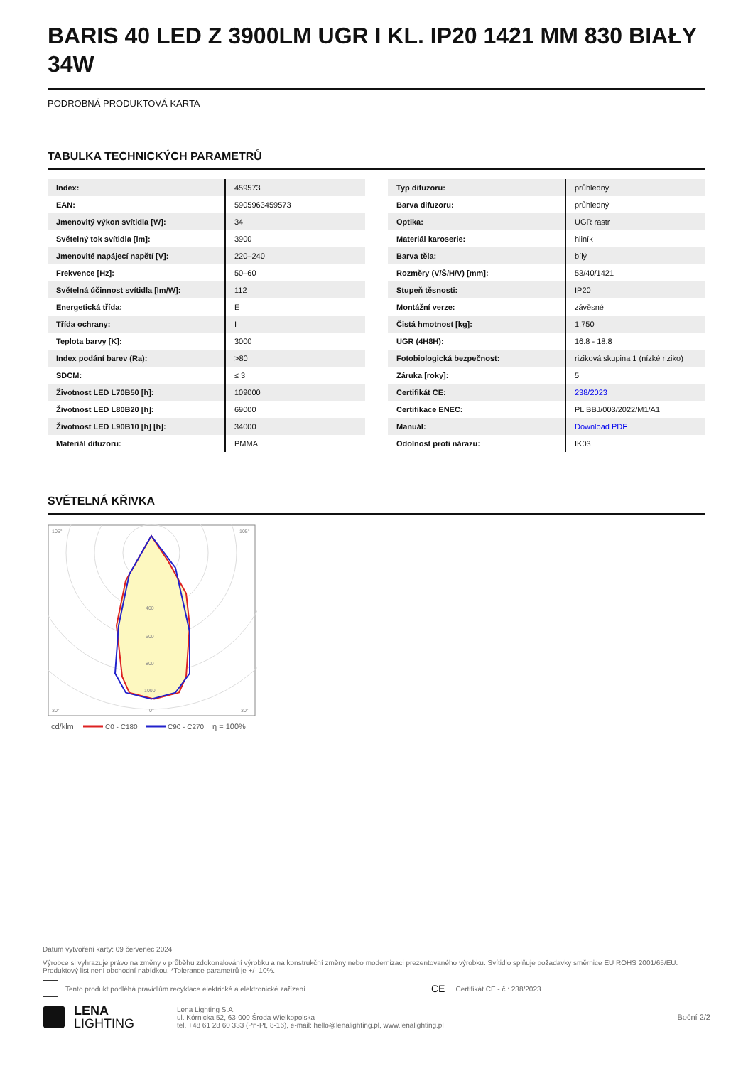BARIS 40 LED Z 3900LM UGR I KL. IP20 1421 MM 830 BIAŁY 34W
PODROBNÁ PRODUKTOVÁ KARTA
TABULKA TECHNICKÝCH PARAMETRŮ
| Index: | 459573 |
| EAN: | 5905963459573 |
| Jmenovitý výkon svítidla [W]: | 34 |
| Světelný tok svítidla [lm]: | 3900 |
| Jmenovité napájecí napětí [V]: | 220–240 |
| Frekvence [Hz]: | 50–60 |
| Světelná účinnost svítidla [lm/W]: | 112 |
| Energetická třída: | E |
| Třída ochrany: | I |
| Teplota barvy [K]: | 3000 |
| Index podání barev (Ra): | >80 |
| SDCM: | ≤ 3 |
| Životnost LED L70B50 [h]: | 109000 |
| Životnost LED L80B20 [h]: | 69000 |
| Životnost LED L90B10 [h] [h]: | 34000 |
| Materiál difuzoru: | PMMA |
| Typ difuzoru: | průhledný |
| Barva difuzoru: | průhledný |
| Optika: | UGR rastr |
| Materiál karoserie: | hliník |
| Barva těla: | bílý |
| Rozměry (V/Š/H/V) [mm]: | 53/40/1421 |
| Stupeň těsnosti: | IP20 |
| Montážní verze: | závěsné |
| Čistá hmotnost [kg]: | 1.750 |
| UGR (4H8H): | 16.8 - 18.8 |
| Fotobiologická bezpečnost: | riziková skupina 1 (nízké riziko) |
| Záruka [roky]: | 5 |
| Certifikát CE: | 238/2023 |
| Certifikace ENEC: | PL BBJ/003/2022/M1/A1 |
| Manuál: | Download PDF |
| Odolnost proti nárazu: | IK03 |
SVĚTELNÁ KŘIVKA
105°
105°
400
600
800
1000
30°
0°
30°
cd/klm
C0 - C180
C90 - C270
η = 100%
Datum vytvoření karty: 09 červenec 2024
Výrobce si vyhrazuje právo na změny v průběhu zdokonalování výrobku a na konstrukční změny nebo modernizaci prezentovaného výrobku. Svítidlo splňuje požadavky směrnice EU ROHS 2001/65/EU. Produktový list není obchodní nabídkou. *Tolerance parametrů je +/- 10%.
Tento produkt podléhá pravidlům recyklace elektrické a elektronické zařízení CE Certifikát CE - č.: 238/2023
LENA
LIGHTING
Lena Lighting S.A.
ul. Kórnicka 52, 63-000 Środa Wielkopolska
tel. +48 61 28 60 333 (Pn-Pt, 8-16), e-mail: hello@lenalighting.pl, www.lenalighting.pl
Boční 2/2